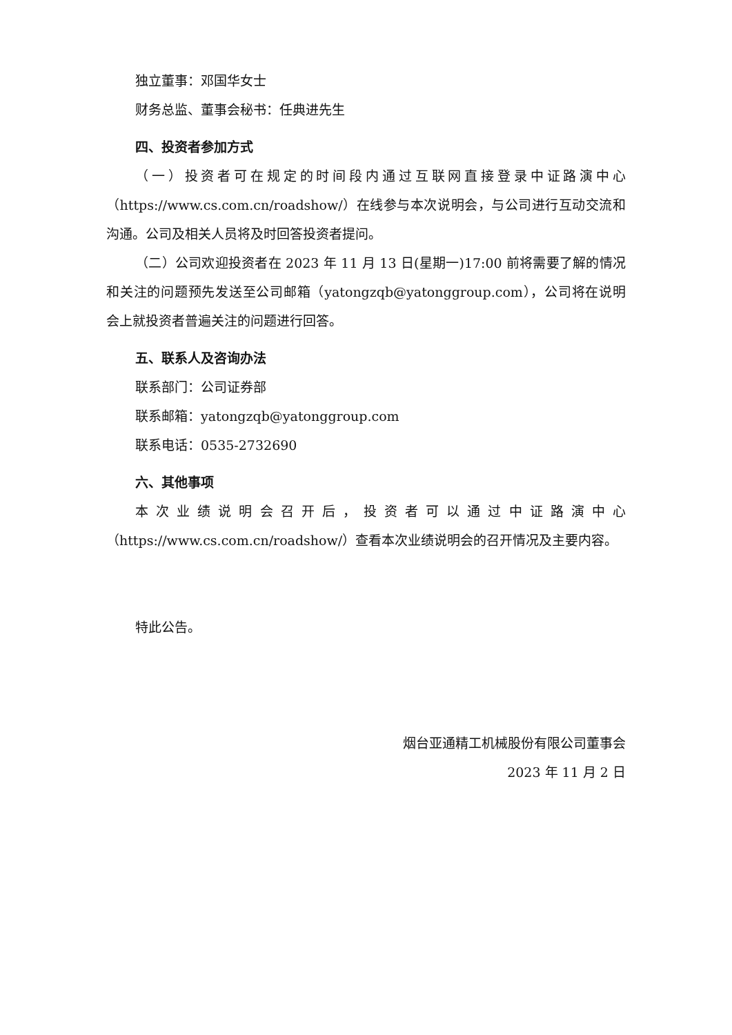独立董事：邓国华女士
财务总监、董事会秘书：任典进先生
四、投资者参加方式
（一）投资者可在规定的时间段内通过互联网直接登录中证路演中心（https://www.cs.com.cn/roadshow/）在线参与本次说明会，与公司进行互动交流和沟通。公司及相关人员将及时回答投资者提问。
（二）公司欢迎投资者在 2023 年 11 月 13 日(星期一)17:00 前将需要了解的情况和关注的问题预先发送至公司邮箱（yatongzqb@yatonggroup.com），公司将在说明会上就投资者普遍关注的问题进行回答。
五、联系人及咨询办法
联系部门：公司证券部
联系邮箱：yatongzqb@yatonggroup.com
联系电话：0535-2732690
六、其他事项
本次业绩说明会召开后，投资者可以通过中证路演中心（https://www.cs.com.cn/roadshow/）查看本次业绩说明会的召开情况及主要内容。
特此公告。
烟台亚通精工机械股份有限公司董事会
2023 年 11 月 2 日